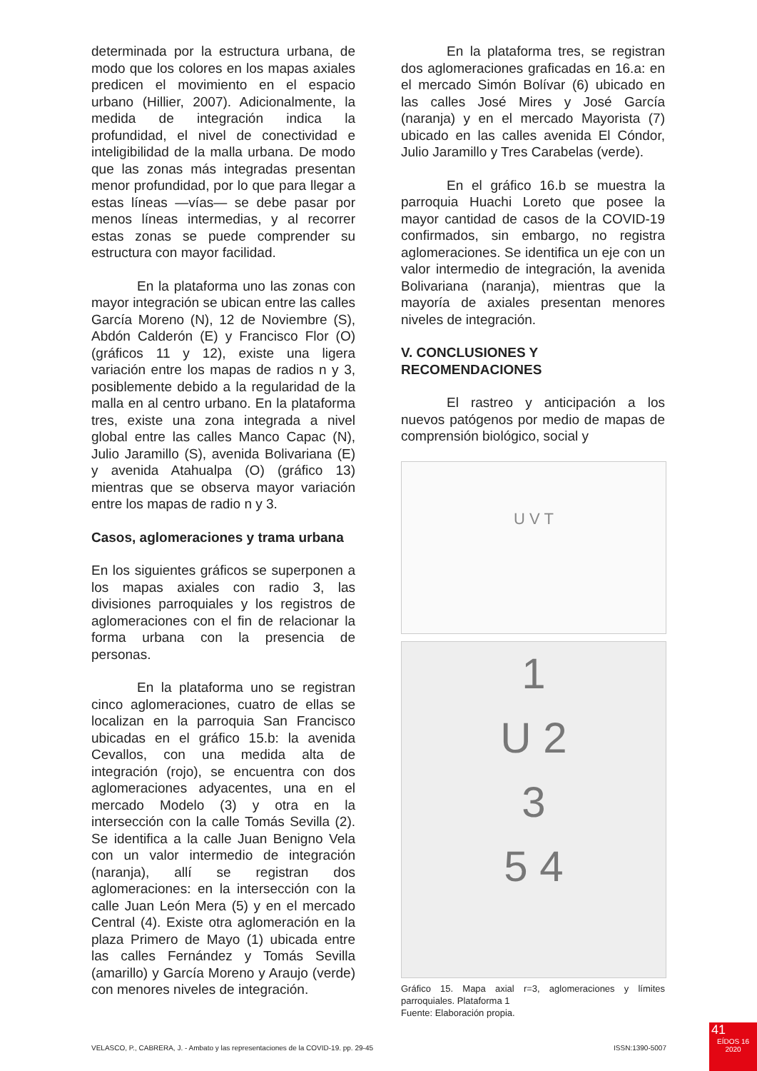determinada por la estructura urbana, de modo que los colores en los mapas axiales predicen el movimiento en el espacio urbano (Hillier, 2007). Adicionalmente, la medida de integración indica la profundidad, el nivel de conectividad e inteligibilidad de la malla urbana. De modo que las zonas más integradas presentan menor profundidad, por lo que para llegar a estas líneas —vías— se debe pasar por menos líneas intermedias, y al recorrer estas zonas se puede comprender su estructura con mayor facilidad.
En la plataforma uno las zonas con mayor integración se ubican entre las calles García Moreno (N), 12 de Noviembre (S), Abdón Calderón (E) y Francisco Flor (O) (gráficos 11 y 12), existe una ligera variación entre los mapas de radios n y 3, posiblemente debido a la regularidad de la malla en al centro urbano. En la plataforma tres, existe una zona integrada a nivel global entre las calles Manco Capac (N), Julio Jaramillo (S), avenida Bolivariana (E) y avenida Atahualpa (O) (gráfico 13) mientras que se observa mayor variación entre los mapas de radio n y 3.
Casos, aglomeraciones y trama urbana
En los siguientes gráficos se superponen a los mapas axiales con radio 3, las divisiones parroquiales y los registros de aglomeraciones con el fin de relacionar la forma urbana con la presencia de personas.
En la plataforma uno se registran cinco aglomeraciones, cuatro de ellas se localizan en la parroquia San Francisco ubicadas en el gráfico 15.b: la avenida Cevallos, con una medida alta de integración (rojo), se encuentra con dos aglomeraciones adyacentes, una en el mercado Modelo (3) y otra en la intersección con la calle Tomás Sevilla (2). Se identifica a la calle Juan Benigno Vela con un valor intermedio de integración (naranja), allí se registran dos aglomeraciones: en la intersección con la calle Juan León Mera (5) y en el mercado Central (4). Existe otra aglomeración en la plaza Primero de Mayo (1) ubicada entre las calles Fernández y Tomás Sevilla (amarillo) y García Moreno y Araujo (verde) con menores niveles de integración.
En la plataforma tres, se registran dos aglomeraciones graficadas en 16.a: en el mercado Simón Bolívar (6) ubicado en las calles José Mires y José García (naranja) y en el mercado Mayorista (7) ubicado en las calles avenida El Cóndor, Julio Jaramillo y Tres Carabelas (verde).
En el gráfico 16.b se muestra la parroquia Huachi Loreto que posee la mayor cantidad de casos de la COVID-19 confirmados, sin embargo, no registra aglomeraciones. Se identifica un eje con un valor intermedio de integración, la avenida Bolivariana (naranja), mientras que la mayoría de axiales presentan menores niveles de integración.
V. CONCLUSIONES Y
RECOMENDACIONES
El rastreo y anticipación a los nuevos patógenos por medio de mapas de comprensión biológico, social y
U V T
1
U 2
3
5 4
Gráfico 15. Mapa axial r=3, aglomeraciones y límites parroquiales. Plataforma 1
Fuente: Elaboración propia.
VELASCO, P., CABRERA, J. - Ambato y las representaciones de la COVID-19. pp. 29-45 ISSN:1390-5007
41
EÍDOS 16
2020